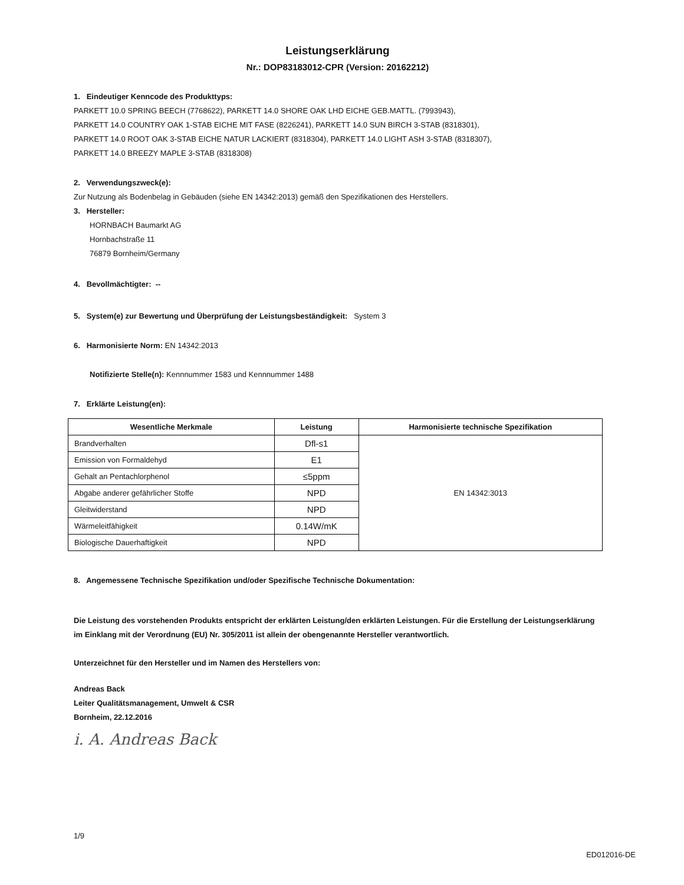Leistungserklärung
Nr.: DOP83183012-CPR (Version: 20162212)
1. Eindeutiger Kenncode des Produkttyps:
PARKETT 10.0 SPRING BEECH (7768622), PARKETT 14.0 SHORE OAK LHD EICHE GEB.MATTL. (7993943),
PARKETT 14.0 COUNTRY OAK 1-STAB EICHE MIT FASE (8226241), PARKETT 14.0 SUN BIRCH 3-STAB (8318301),
PARKETT 14.0 ROOT OAK 3-STAB EICHE NATUR LACKIERT (8318304), PARKETT 14.0 LIGHT ASH 3-STAB (8318307),
PARKETT 14.0 BREEZY MAPLE 3-STAB (8318308)
2. Verwendungszweck(e):
Zur Nutzung als Bodenbelag in Gebäuden (siehe EN 14342:2013) gemäß den Spezifikationen des Herstellers.
3. Hersteller:
HORNBACH Baumarkt AG
Hornbachstraße 11
76879 Bornheim/Germany
4. Bevollmächtigter: --
5. System(e) zur Bewertung und Überprüfung der Leistungsbeständigkeit: System 3
6. Harmonisierte Norm: EN 14342:2013
Notifizierte Stelle(n): Kennnummer 1583 und Kennnummer 1488
7. Erklärte Leistung(en):
| Wesentliche Merkmale | Leistung | Harmonisierte technische Spezifikation |
| --- | --- | --- |
| Brandverhalten | Dfl-s1 | EN 14342:3013 |
| Emission von Formaldehyd | E1 | |
| Gehalt an Pentachlorphenol | ≤5ppm | |
| Abgabe anderer gefährlicher Stoffe | NPD | |
| Gleitwiderstand | NPD | |
| Wärmeleitfähigkeit | 0.14W/mK | |
| Biologische Dauerhaftigkeit | NPD | |
8. Angemessene Technische Spezifikation und/oder Spezifische Technische Dokumentation:
Die Leistung des vorstehenden Produkts entspricht der erklärten Leistung/den erklärten Leistungen. Für die Erstellung der Leistungserklärung im Einklang mit der Verordnung (EU) Nr. 305/2011 ist allein der obengenannte Hersteller verantwortlich.
Unterzeichnet für den Hersteller und im Namen des Herstellers von:
Andreas Back
Leiter Qualitätsmanagement, Umwelt & CSR
Bornheim, 22.12.2016
i. A. Andreas Back
1/9
ED012016-DE